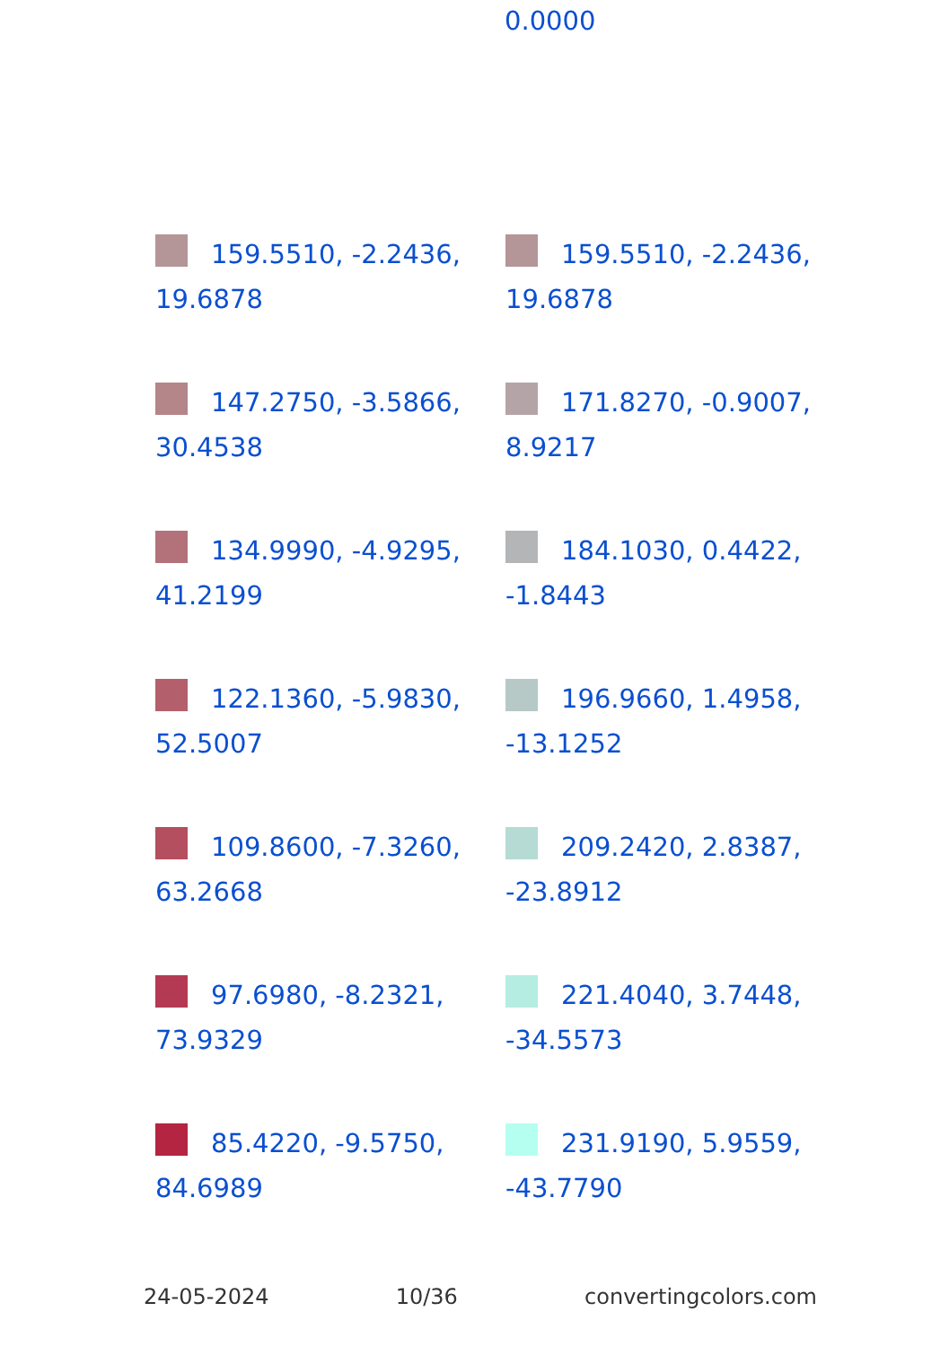0.0000
159.5510, -2.2436, 19.6878
159.5510, -2.2436, 19.6878
147.2750, -3.5866, 30.4538
171.8270, -0.9007, 8.9217
134.9990, -4.9295, 41.2199
184.1030, 0.4422, -1.8443
122.1360, -5.9830, 52.5007
196.9660, 1.4958, -13.1252
109.8600, -7.3260, 63.2668
209.2420, 2.8387, -23.8912
97.6980, -8.2321, 73.9329
221.4040, 3.7448, -34.5573
85.4220, -9.5750, 84.6989
231.9190, 5.9559, -43.7790
24-05-2024 10/36 convertingcolors.com